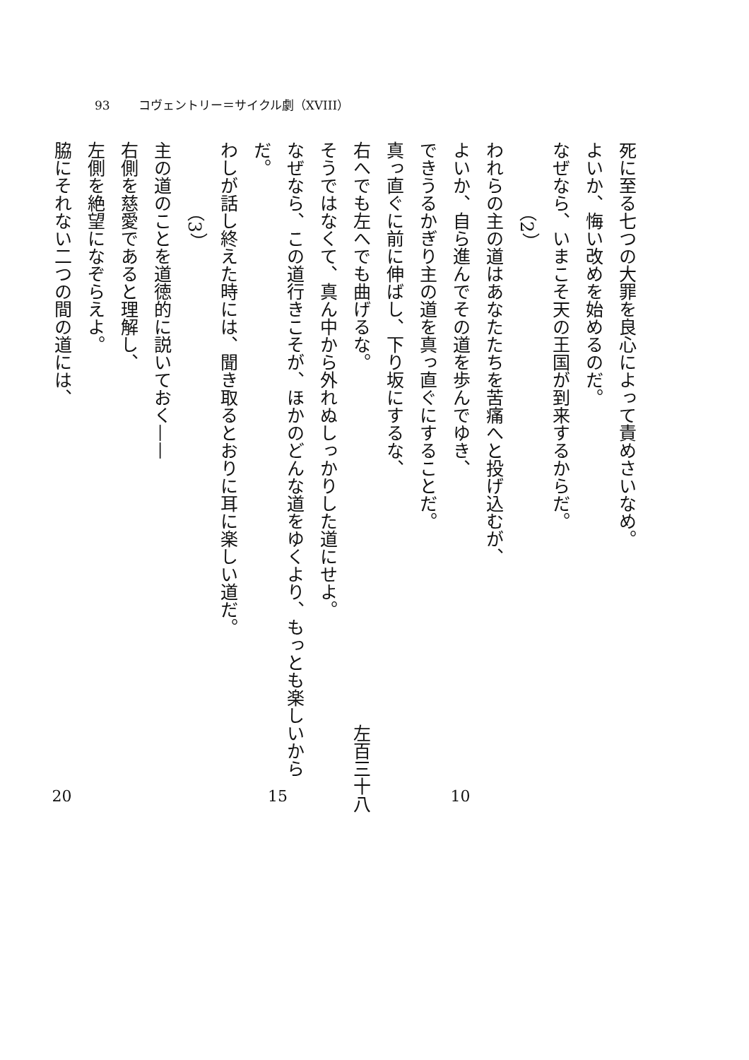93 コヴェントリー＝サイクル劇（XVIII）
死に至る七つの大罪を良心によって責めさいなめ。
よいか、悔い改めを始めるのだ。
なぜなら、いまこそ天の王国が到来するからだ。
　　　　（2）
われらの主の道はあなたたちを苦痛へと投げ込むが、
よいか、自ら進んでその道を歩んでゆき、 10
できうるかぎり主の道を真っ直ぐにすることだ。
真っ直ぐに前に伸ばし、下り坂にするな、
右へでも左へでも曲げるな。 左百三十八
そうではなくて、真ん中から外れぬしっかりした道にせよ。
なぜなら、この道行きこそが、ほかのどんな道をゆくより、もっとも楽しいからだ。 15
わしが話し終えた時には、聞き取るとおりに耳に楽しい道だ。
　　　　（3）
主の道のことを道徳的に説いておく——
右側を慈愛であると理解し、
左側を絶望になぞらえよ。
脇にそれない二つの間の道には、 20